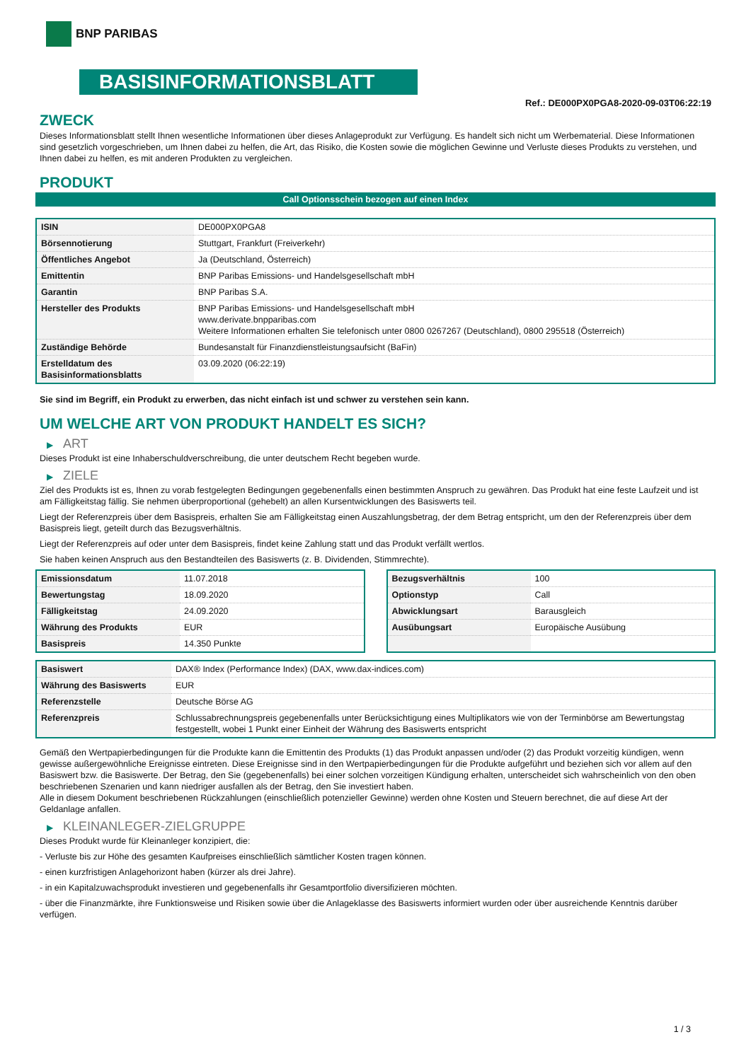BNP PARIBAS
BASISINFORMATIONSBLATT
Ref.: DE000PX0PGA8-2020-09-03T06:22:19
ZWECK
Dieses Informationsblatt stellt Ihnen wesentliche Informationen über dieses Anlageprodukt zur Verfügung. Es handelt sich nicht um Werbematerial. Diese Informationen sind gesetzlich vorgeschrieben, um Ihnen dabei zu helfen, die Art, das Risiko, die Kosten sowie die möglichen Gewinne und Verluste dieses Produkts zu verstehen, und Ihnen dabei zu helfen, es mit anderen Produkten zu vergleichen.
PRODUKT
Call Optionsschein bezogen auf einen Index
| ISIN | DE000PX0PGA8 |
| Börsennotierung | Stuttgart, Frankfurt (Freiverkehr) |
| Öffentliches Angebot | Ja (Deutschland, Österreich) |
| Emittentin | BNP Paribas Emissions- und Handelsgesellschaft mbH |
| Garantin | BNP Paribas S.A. |
| Hersteller des Produkts | BNP Paribas Emissions- und Handelsgesellschaft mbH www.derivate.bnpparibas.com Weitere Informationen erhalten Sie telefonisch unter 0800 0267267 (Deutschland), 0800 295518 (Österreich) |
| Zuständige Behörde | Bundesanstalt für Finanzdienstleistungsaufsicht (BaFin) |
| Erstelldatum des Basisinformationsblatts | 03.09.2020 (06:22:19) |
Sie sind im Begriff, ein Produkt zu erwerben, das nicht einfach ist und schwer zu verstehen sein kann.
UM WELCHE ART VON PRODUKT HANDELT ES SICH?
▶ ART
Dieses Produkt ist eine Inhaberschuldverschreibung, die unter deutschem Recht begeben wurde.
▶ ZIELE
Ziel des Produkts ist es, Ihnen zu vorab festgelegten Bedingungen gegebenenfalls einen bestimmten Anspruch zu gewähren. Das Produkt hat eine feste Laufzeit und ist am Fälligkeitstag fällig. Sie nehmen überproportional (gehebelt) an allen Kursentwicklungen des Basiswerts teil.
Liegt der Referenzpreis über dem Basispreis, erhalten Sie am Fälligkeitstag einen Auszahlungsbetrag, der dem Betrag entspricht, um den der Referenzpreis über dem Basispreis liegt, geteilt durch das Bezugsverhältnis.
Liegt der Referenzpreis auf oder unter dem Basispreis, findet keine Zahlung statt und das Produkt verfällt wertlos.
Sie haben keinen Anspruch aus den Bestandteilen des Basiswerts (z. B. Dividenden, Stimmrechte).
| Emissionsdatum | 11.07.2018 |
| Bewertungstag | 18.09.2020 |
| Fälligkeitstag | 24.09.2020 |
| Währung des Produkts | EUR |
| Basispreis | 14.350 Punkte |
| Bezugsverhältnis | 100 |
| Optionstyp | Call |
| Abwicklungsart | Barausgleich |
| Ausübungsart | Europäische Ausübung |
| Basiswert | DAX® Index (Performance Index) (DAX, www.dax-indices.com) |
| Währung des Basiswerts | EUR |
| Referenzstelle | Deutsche Börse AG |
| Referenzpreis | Schlussabrechnungspreis gegebenenfalls unter Berücksichtigung eines Multiplikators wie von der Terminbörse am Bewertungstag festgestellt, wobei 1 Punkt einer Einheit der Währung des Basiswerts entspricht |
Gemäß den Wertpapierbedingungen für die Produkte kann die Emittentin des Produkts (1) das Produkt anpassen und/oder (2) das Produkt vorzeitig kündigen, wenn gewisse außergewöhnliche Ereignisse eintreten. Diese Ereignisse sind in den Wertpapierbedingungen für die Produkte aufgeführt und beziehen sich vor allem auf den Basiswert bzw. die Basiswerte. Der Betrag, den Sie (gegebenenfalls) bei einer solchen vorzeitigen Kündigung erhalten, unterscheidet sich wahrscheinlich von den oben beschriebenen Szenarien und kann niedriger ausfallen als der Betrag, den Sie investiert haben.
Alle in diesem Dokument beschriebenen Rückzahlungen (einschließlich potenzieller Gewinne) werden ohne Kosten und Steuern berechnet, die auf diese Art der Geldanlage anfallen.
▶ KLEINANLEGER-ZIELGRUPPE
Dieses Produkt wurde für Kleinanleger konzipiert, die:
- Verluste bis zur Höhe des gesamten Kaufpreises einschließlich sämtlicher Kosten tragen können.
- einen kurzfristigen Anlagehorizont haben (kürzer als drei Jahre).
- in ein Kapitalzuwachsprodukt investieren und gegebenenfalls ihr Gesamtportfolio diversifizieren möchten.
- über die Finanzmärkte, ihre Funktionsweise und Risiken sowie über die Anlageklasse des Basiswerts informiert wurden oder über ausreichende Kenntnis darüber verfügen.
1 / 3